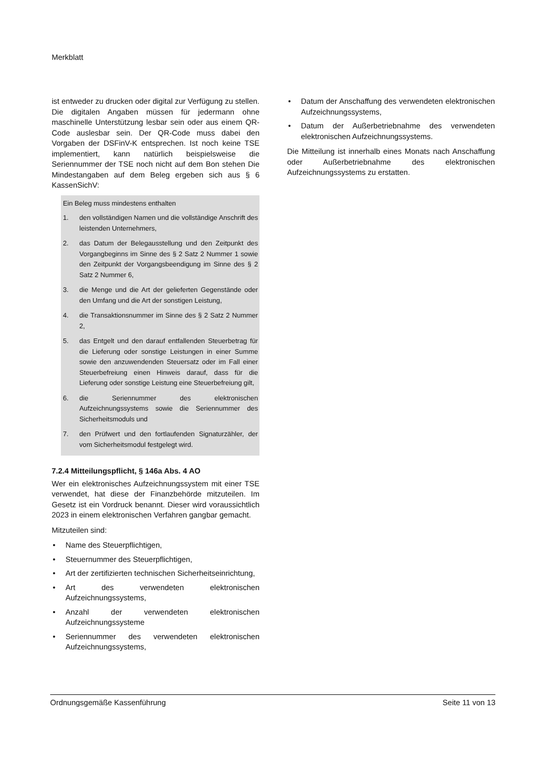Merkblatt
ist entweder zu drucken oder digital zur Verfügung zu stellen. Die digitalen Angaben müssen für jedermann ohne maschinelle Unterstützung lesbar sein oder aus einem QR-Code auslesbar sein. Der QR-Code muss dabei den Vorgaben der DSFinV-K entsprechen. Ist noch keine TSE implementiert, kann natürlich beispielsweise die Seriennummer der TSE noch nicht auf dem Bon stehen Die Mindestangaben auf dem Beleg ergeben sich aus § 6 KassenSichV:
Ein Beleg muss mindestens enthalten
1. den vollständigen Namen und die vollständige Anschrift des leistenden Unternehmers,
2. das Datum der Belegausstellung und den Zeitpunkt des Vorgangbeginns im Sinne des § 2 Satz 2 Nummer 1 sowie den Zeitpunkt der Vorgangsbeendigung im Sinne des § 2 Satz 2 Nummer 6,
3. die Menge und die Art der gelieferten Gegenstände oder den Umfang und die Art der sonstigen Leistung,
4. die Transaktionsnummer im Sinne des § 2 Satz 2 Nummer 2,
5. das Entgelt und den darauf entfallenden Steuerbetrag für die Lieferung oder sonstige Leistungen in einer Summe sowie den anzuwendenden Steuersatz oder im Fall einer Steuerbefreiung einen Hinweis darauf, dass für die Lieferung oder sonstige Leistung eine Steuerbefreiung gilt,
6. die Seriennummer des elektronischen Aufzeichnungssystems sowie die Seriennummer des Sicherheitsmoduls und
7. den Prüfwert und den fortlaufenden Signaturzähler, der vom Sicherheitsmodul festgelegt wird.
7.2.4 Mitteilungspflicht, § 146a Abs. 4 AO
Wer ein elektronisches Aufzeichnungssystem mit einer TSE verwendet, hat diese der Finanzbehörde mitzuteilen. Im Gesetz ist ein Vordruck benannt. Dieser wird voraussichtlich 2023 in einem elektronischen Verfahren gangbar gemacht.
Mitzuteilen sind:
• Name des Steuerpflichtigen,
• Steuernummer des Steuerpflichtigen,
• Art der zertifizierten technischen Sicherheitseinrichtung,
• Art des verwendeten elektronischen Aufzeichnungssystems,
• Anzahl der verwendeten elektronischen Aufzeichnungssysteme
• Seriennummer des verwendeten elektronischen Aufzeichnungssystems,
• Datum der Anschaffung des verwendeten elektronischen Aufzeichnungssystems,
• Datum der Außerbetriebnahme des verwendeten elektronischen Aufzeichnungssystems.
Die Mitteilung ist innerhalb eines Monats nach Anschaffung oder Außerbetriebnahme des elektronischen Aufzeichnungssystems zu erstatten.
Ordnungsgemäße Kassenführung Seite 11 von 13